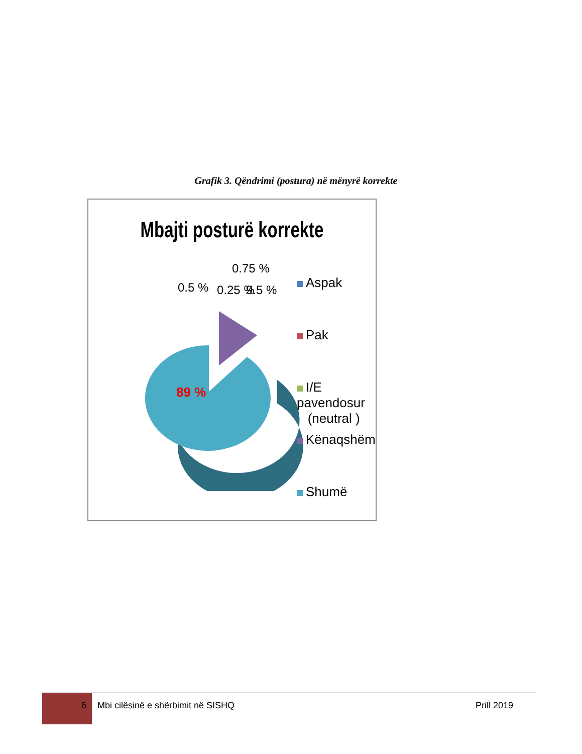Grafik 3. Qëndrimi (postura) në mënyrë korrekte
Mbajti posturë korrekte
0.5 %
0.75 %
0.25 %
9.5 %
89 %
Aspak
Pak
I/E pavendosur
(neutral )
Kënaqshëm
Shumë
6 Mbi cilësinë e shërbimit në SISHQ Prill 2019